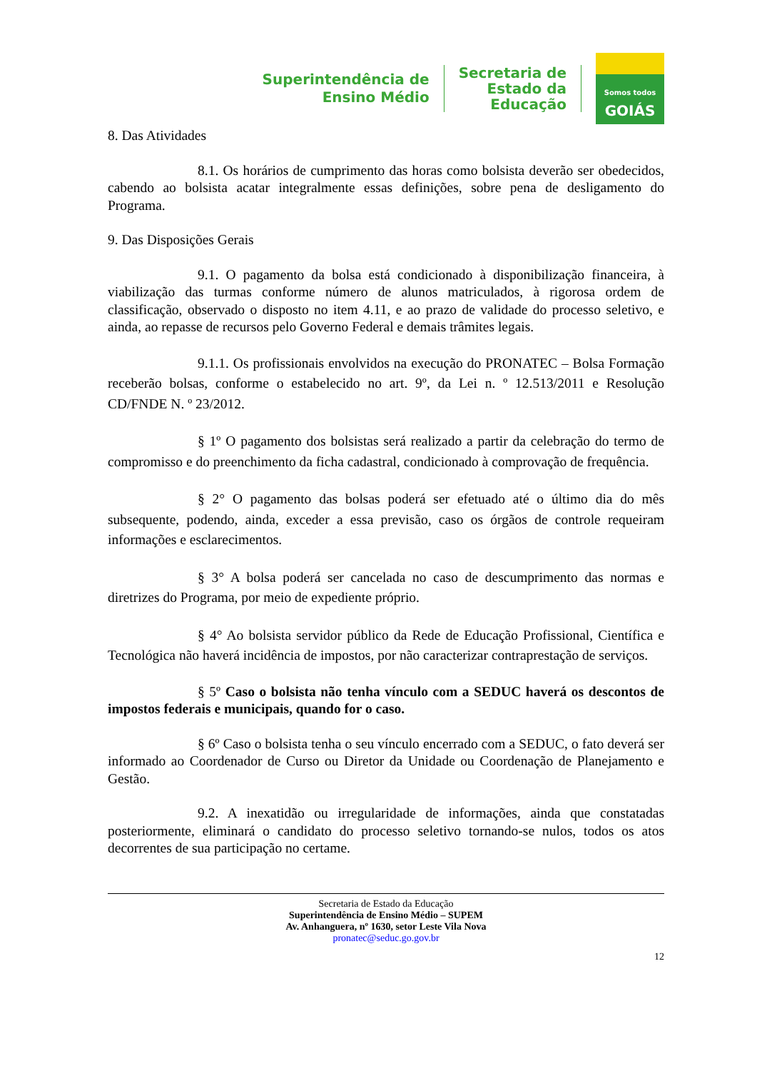Superintendência de
Ensino Médio
Secretaria de
Estado da
Educação
Somos todos
GOIÁS
8. Das Atividades
8.1. Os horários de cumprimento das horas como bolsista deverão ser obedecidos, cabendo ao bolsista acatar integralmente essas definições, sobre pena de desligamento do Programa.
9. Das Disposições Gerais
9.1. O pagamento da bolsa está condicionado à disponibilização financeira, à viabilização das turmas conforme número de alunos matriculados, à rigorosa ordem de classificação, observado o disposto no item 4.11, e ao prazo de validade do processo seletivo, e ainda, ao repasse de recursos pelo Governo Federal e demais trâmites legais.
9.1.1. Os profissionais envolvidos na execução do PRONATEC – Bolsa Formação receberão bolsas, conforme o estabelecido no art. 9º, da Lei n. º 12.513/2011 e Resolução CD/FNDE N. º 23/2012.
§ 1º O pagamento dos bolsistas será realizado a partir da celebração do termo de compromisso e do preenchimento da ficha cadastral, condicionado à comprovação de frequência.
§ 2° O pagamento das bolsas poderá ser efetuado até o último dia do mês subsequente, podendo, ainda, exceder a essa previsão, caso os órgãos de controle requeiram informações e esclarecimentos.
§ 3° A bolsa poderá ser cancelada no caso de descumprimento das normas e diretrizes do Programa, por meio de expediente próprio.
§ 4° Ao bolsista servidor público da Rede de Educação Profissional, Científica e Tecnológica não haverá incidência de impostos, por não caracterizar contraprestação de serviços.
§ 5º Caso o bolsista não tenha vínculo com a SEDUC haverá os descontos de impostos federais e municipais, quando for o caso.
§ 6º Caso o bolsista tenha o seu vínculo encerrado com a SEDUC, o fato deverá ser informado ao Coordenador de Curso ou Diretor da Unidade ou Coordenação de Planejamento e Gestão.
9.2. A inexatidão ou irregularidade de informações, ainda que constatadas posteriormente, eliminará o candidato do processo seletivo tornando-se nulos, todos os atos decorrentes de sua participação no certame.
Secretaria de Estado da Educação
Superintendência de Ensino Médio – SUPEM
Av. Anhanguera, nº 1630, setor Leste Vila Nova
pronatec@seduc.go.gov.br
12